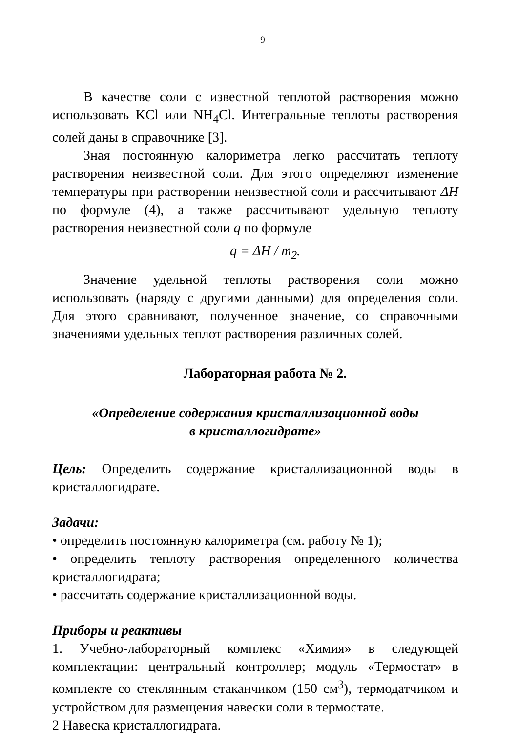9
В качестве соли с известной теплотой растворения можно использовать KCl или NH<sub>4</sub>Cl. Интегральные теплоты растворения солей даны в справочнике [3].
Зная постоянную калориметра легко рассчитать теплоту растворения неизвестной соли. Для этого определяют изменение температуры при растворении неизвестной соли и рассчитывают ΔH по формуле (4), а также рассчитывают удельную теплоту растворения неизвестной соли q по формуле
q = ΔH / m<sub>2</sub>.
Значение удельной теплоты растворения соли можно использовать (наряду с другими данными) для определения соли. Для этого сравнивают, полученное значение, со справочными значениями удельных теплот растворения различных солей.
Лабораторная работа № 2.
«Определение содержания кристаллизационной воды
в кристаллогидрате»
Цель: Определить содержание кристаллизационной воды в кристаллогидрате.
Задачи:
• определить постоянную калориметра (см. работу № 1);
• определить теплоту растворения определенного количества кристаллогидрата;
• рассчитать содержание кристаллизационной воды.
Приборы и реактивы
1. Учебно-лабораторный комплекс «Химия» в следующей комплектации: центральный контроллер; модуль «Термостат» в комплекте со стеклянным стаканчиком (150 см<sup>3</sup>), термодатчиком и устройством для размещения навески соли в термостате.
2 Навеска кристаллогидрата.